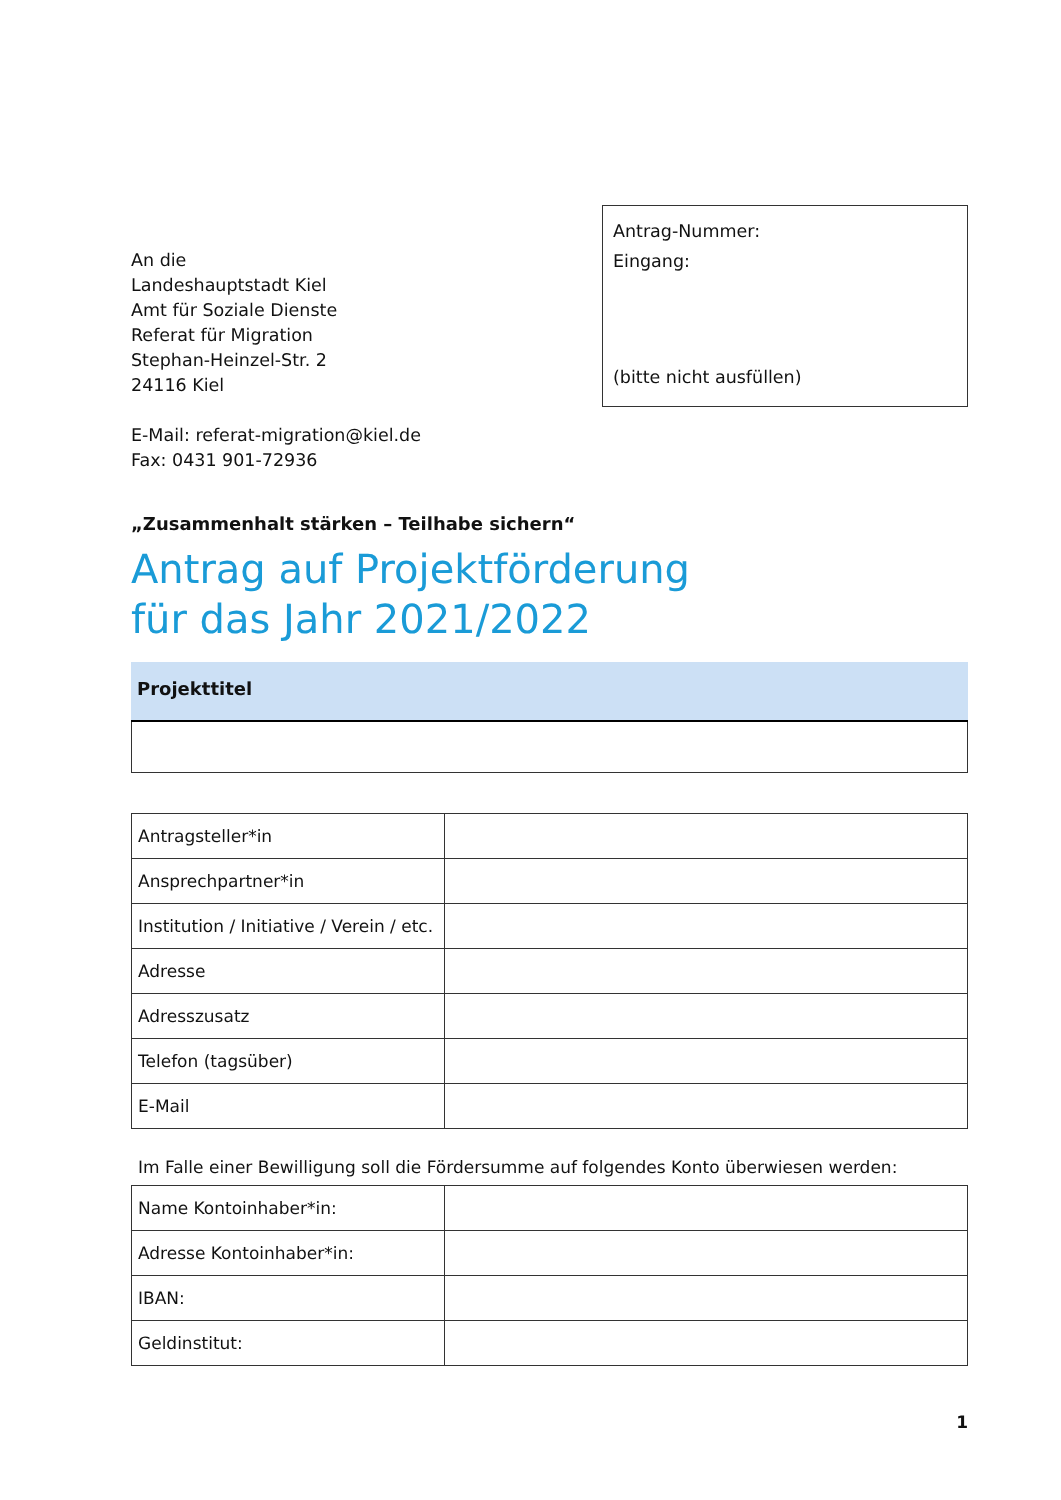An die
Landeshauptstadt Kiel
Amt für Soziale Dienste
Referat für Migration
Stephan-Heinzel-Str. 2
24116 Kiel
E-Mail: referat-migration@kiel.de
Fax: 0431 901-72936
Antrag-Nummer:
Eingang:
(bitte nicht ausfüllen)
„Zusammenhalt stärken – Teilhabe sichern“
Antrag auf Projektförderung
für das Jahr 2021/2022
Projekttitel
| Antragsteller*in | |
| Ansprechpartner*in | |
| Institution / Initiative / Verein / etc. | |
| Adresse | |
| Adresszusatz | |
| Telefon (tagsüber) | |
| E-Mail | |
Im Falle einer Bewilligung soll die Fördersumme auf folgendes Konto überwiesen werden:
| Name Kontoinhaber*in: | |
| Adresse Kontoinhaber*in: | |
| IBAN: | |
| Geldinstitut: | |
1